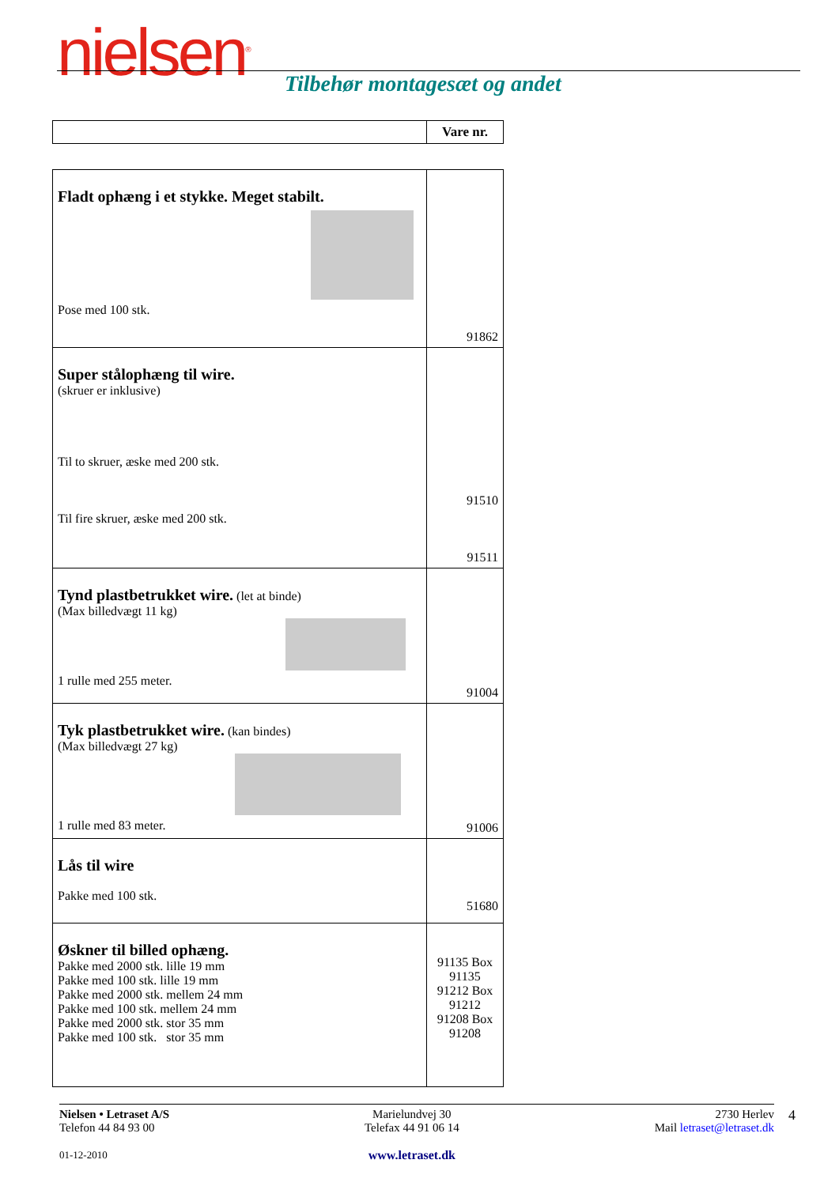nielsen<sup>®</sup> Tilbehør montagesæt og andet
| | Vare nr. |
| Fladt ophæng i et stykke. Meget stabilt. Pose med 100 stk. | 91862 |
| Super stålophæng til wire. (skruer er inklusive) Til to skruer, æske med 200 stk. Til fire skruer, æske med 200 stk. | 91510 91511 |
| Tynd plastbetrukket wire. (let at binde) (Max billedvægt 11 kg) 1 rulle med 255 meter. | 91004 |
| Tyk plastbetrukket wire. (kan bindes) (Max billedvægt 27 kg) 1 rulle med 83 meter. | 91006 |
| Lås til wire Pakke med 100 stk. | 51680 |
| Øskner til billed ophæng. Pakke med 2000 stk. lille 19 mm Pakke med 100 stk. lille 19 mm Pakke med 2000 stk. mellem 24 mm Pakke med 100 stk. mellem 24 mm Pakke med 2000 stk. stor 35 mm Pakke med 100 stk. stor 35 mm | 91135 Box 91135 91212 Box 91212 91208 Box 91208 |
Nielsen • Letraset A/S
Telefon 44 84 93 00
01-12-2010
Marielundvej 30
Telefax 44 91 06 14
www.letraset.dk
2730 Herlev
Mail letraset@letraset.dk
4